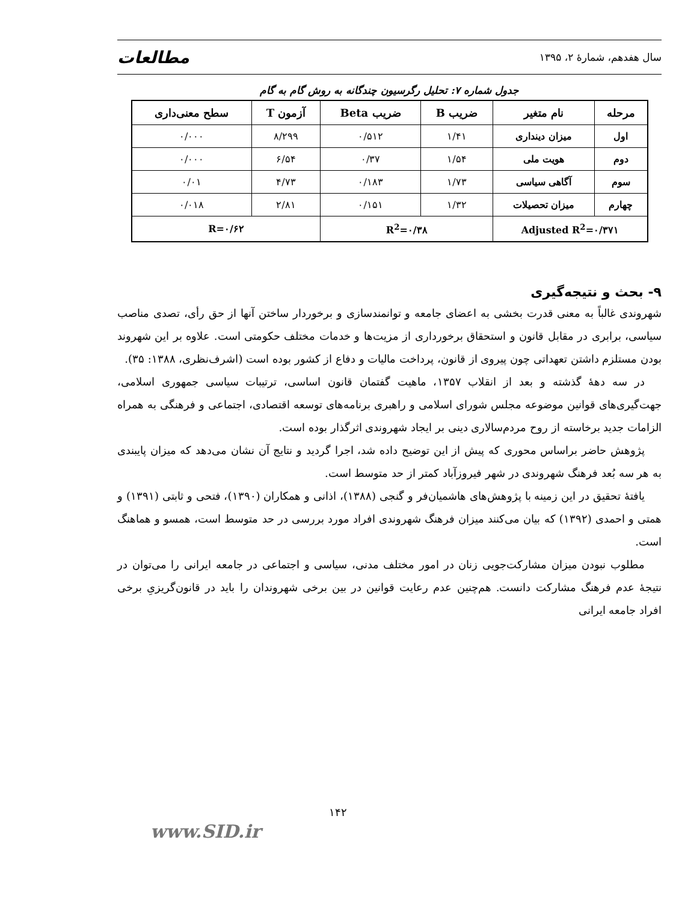سال هفدهم، شمارۀ ۲، ۱۳۹۵ مطالعات
جدول شماره ۷: تحلیل رگرسیون چندگانه به روش گام به گام
| مرحله | نام متغیر | ضریب B | ضریب Beta | آزمون T | سطح معنی‌داری |
| --- | --- | --- | --- | --- | --- |
| اول | میزان دینداری | ۱/۴۱ | ۰/۵۱۲ | ۸/۲۹۹ | ۰/۰۰۰ |
| دوم | هویت ملی | ۱/۵۴ | ۰/۳۷ | ۶/۵۴ | ۰/۰۰۰ |
| سوم | آگاهی سیاسی | ۱/۷۳ | ۰/۱۸۳ | ۴/۷۳ | ۰/۰۱ |
| چهارم | میزان تحصیلات | ۱/۳۲ | ۰/۱۵۱ | ۲/۸۱ | ۰/۰۱۸ |
| Adjusted R<sup>2</sup>=۰/۳۷۱ | | R<sup>2</sup>=۰/۳۸ | | R=۰/۶۲ | |
۹- بحث و نتیجه‌گیری
شهروندی غالباً به معنی قدرت بخشی به اعضای جامعه و توانمندسازی و برخوردار ساختن آنها از حق رأی، تصدی مناصب سیاسی، برابری در مقابل قانون و استحقاق برخورداری از مزیت‌ها و خدمات مختلف حکومتی است. علاوه بر این شهروند بودن مستلزم داشتن تعهداتی چون پیروی از قانون، پرداخت مالیات و دفاع از کشور بوده است (اشرف‌نظری، ۱۳۸۸: ۳۵).
در سه دهۀ گذشته و بعد از انقلاب ۱۳۵۷، ماهیت گفتمان قانون اساسی، ترتیبات سیاسی جمهوری اسلامی، جهت‌گیری‌های قوانین موضوعه مجلس شورای اسلامی و راهبری برنامه‌های توسعه اقتصادی، اجتماعی و فرهنگی به همراه الزامات جدید برخاسته از روح مردم‌سالاری دینی بر ایجاد شهروندی اثرگذار بوده است.
پژوهش حاضر براساس محوری که پیش از این توضیح داده شد، اجرا گردید و نتایج آن نشان می‌دهد که میزان پایبندی به هر سه بُعد فرهنگ شهروندی در شهر فیروزآباد کمتر از حد متوسط است.
یافتۀ تحقیق در این زمینه با پژوهش‌های هاشمیان‌فر و گنجی (۱۳۸۸)، اذانی و همکاران (۱۳۹۰)، فتحی و ثابتی (۱۳۹۱) و همتی و احمدی (۱۳۹۲) که بیان می‌کنند میزان فرهنگ شهروندی افراد مورد بررسی در حد متوسط است، همسو و هماهنگ است.
مطلوب نبودن میزان مشارکت‌جویی زنان در امور مختلف مدنی، سیاسی و اجتماعی در جامعه ایرانی را می‌توان در نتیجۀ عدم فرهنگ مشارکت دانست. هم‌چنین عدم رعایت قوانین در بین برخی شهروندان را باید در قانون‌گریزیِ برخی افراد جامعه ایرانی
۱۴۲
www.SID.ir